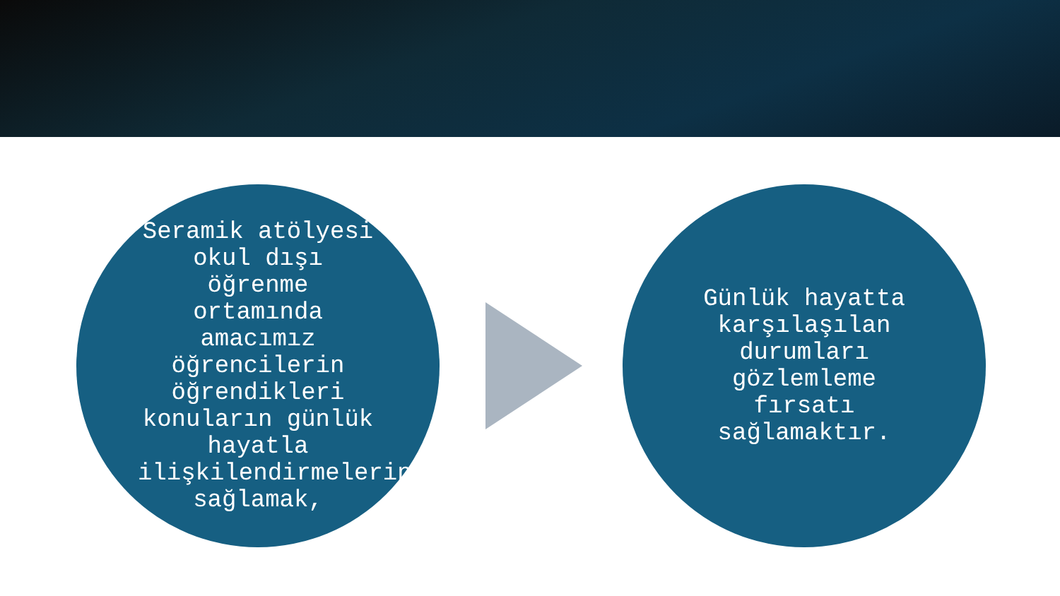Seramik atölyesi okul dışı öğrenme ortamında amacımız öğrencilerin öğrendikleri konuların günlük hayatla ilişkilendirmelerini sağlamak,
Günlük hayatta karşılaşılan durumları gözlemleme fırsatı sağlamaktır.